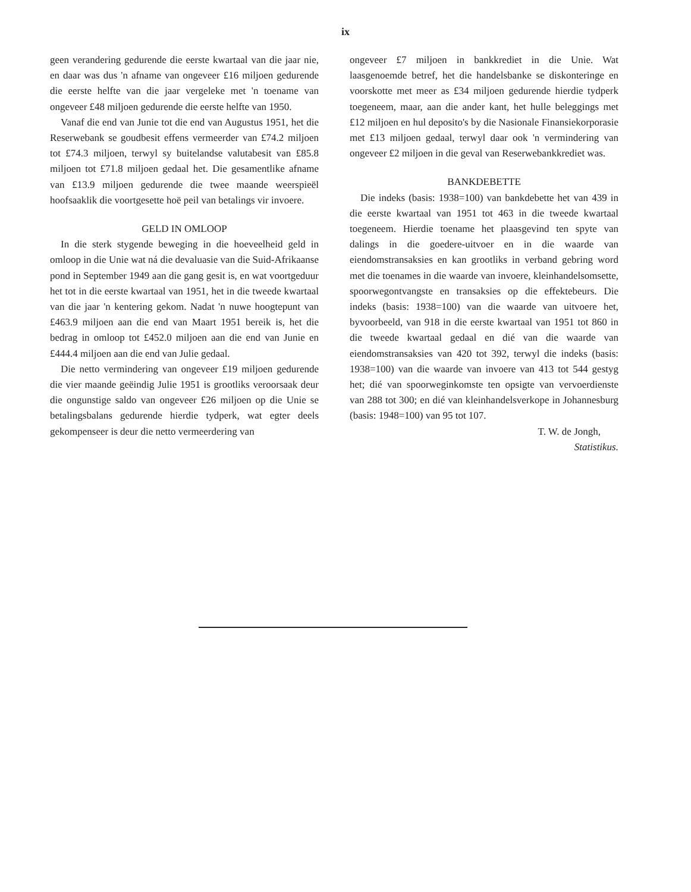ix
geen verandering gedurende die eerste kwartaal van die jaar nie, en daar was dus 'n afname van ongeveer £16 miljoen gedurende die eerste helfte van die jaar vergeleke met 'n toename van ongeveer £48 miljoen gedurende die eerste helfte van 1950.
Vanaf die end van Junie tot die end van Augustus 1951, het die Reserwebank se goudbesit effens vermeerder van £74.2 miljoen tot £74.3 miljoen, terwyl sy buitelandse valutabesit van £85.8 miljoen tot £71.8 miljoen gedaal het. Die gesamentlike afname van £13.9 miljoen gedurende die twee maande weerspieël hoofsaaklik die voortgesette hoë peil van betalings vir invoere.
GELD IN OMLOOP
In die sterk stygende beweging in die hoeveelheid geld in omloop in die Unie wat ná die devaluasie van die Suid-Afrikaanse pond in September 1949 aan die gang gesit is, en wat voortgeduur het tot in die eerste kwartaal van 1951, het in die tweede kwartaal van die jaar 'n kentering gekom. Nadat 'n nuwe hoogtepunt van £463.9 miljoen aan die end van Maart 1951 bereik is, het die bedrag in omloop tot £452.0 miljoen aan die end van Junie en £444.4 miljoen aan die end van Julie gedaal.
Die netto vermindering van ongeveer £19 miljoen gedurende die vier maande geëindig Julie 1951 is grootliks veroorsaak deur die ongunstige saldo van ongeveer £26 miljoen op die Unie se betalingsbalans gedurende hierdie tydperk, wat egter deels gekompenseer is deur die netto vermeerdering van
ongeveer £7 miljoen in bankkrediet in die Unie. Wat laasgenoemde betref, het die handelsbanke se diskonteringe en voorskotte met meer as £34 miljoen gedurende hierdie tydperk toegeneem, maar, aan die ander kant, het hulle beleggings met £12 miljoen en hul deposito's by die Nasionale Finansiekorporasie met £13 miljoen gedaal, terwyl daar ook 'n vermindering van ongeveer £2 miljoen in die geval van Reserwebankkrediet was.
BANKDEBETTE
Die indeks (basis: 1938=100) van bankdebette het van 439 in die eerste kwartaal van 1951 tot 463 in die tweede kwartaal toegeneem. Hierdie toename het plaasgevind ten spyte van dalings in die goedere-uitvoer en in die waarde van eiendomstransaksies en kan grootliks in verband gebring word met die toenames in die waarde van invoere, kleinhandelsomsette, spoorwegontvangste en transaksies op die effektebeurs. Die indeks (basis: 1938=100) van die waarde van uitvoere het, byvoorbeeld, van 918 in die eerste kwartaal van 1951 tot 860 in die tweede kwartaal gedaal en dié van die waarde van eiendomstransaksies van 420 tot 392, terwyl die indeks (basis: 1938=100) van die waarde van invoere van 413 tot 544 gestyg het; dié van spoorweginkomste ten opsigte van vervoerdienste van 288 tot 300; en dié van kleinhandelsverkope in Johannesburg (basis: 1948=100) van 95 tot 107.
T. W. de Jongh,
Statistikus.